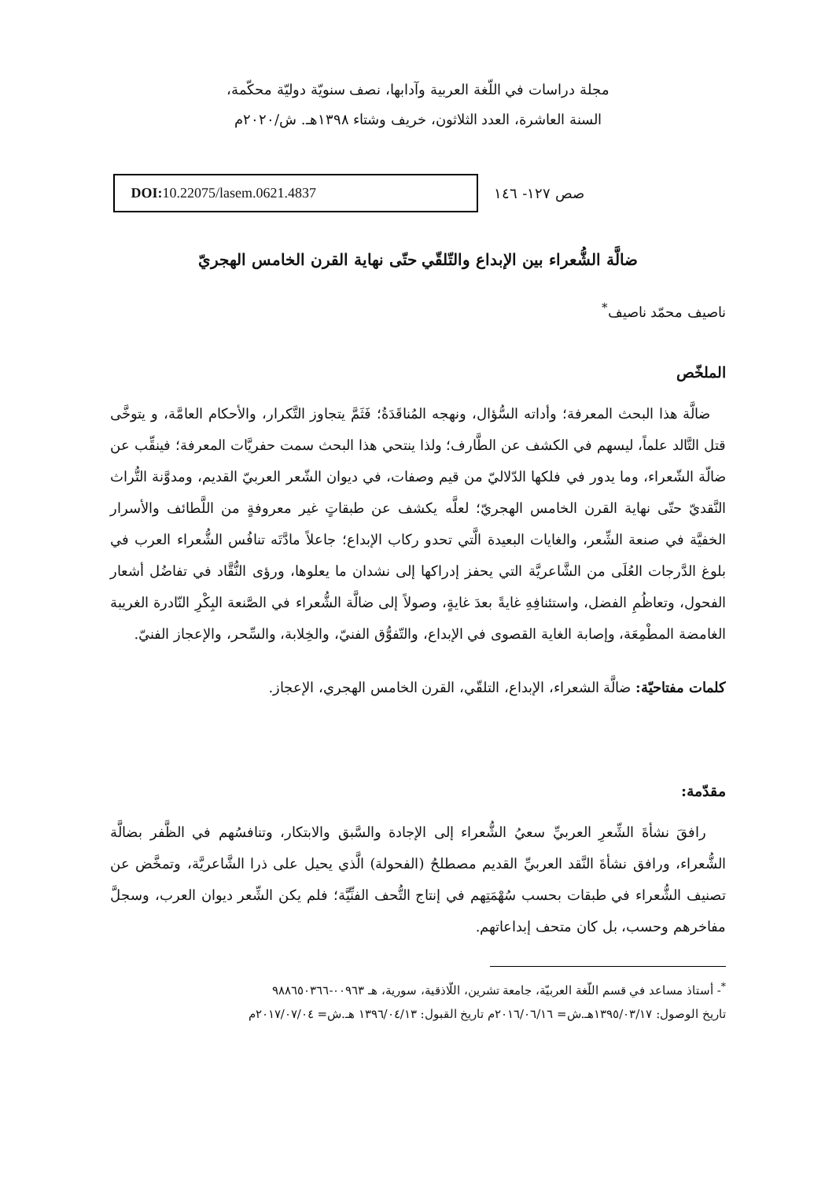مجلة دراسات في اللّغة العربية وآدابها، نصف سنويّة دوليّة محكّمة،
السنة العاشرة، العدد الثلاثون، خريف وشتاء ١٣٩٨هـ. ش/٢٠٢٠م
صص ١٢٧- ١٤٦
DOI: 10.22075/lasem.0621.4837
ضالَّة الشُّعراء بين الإبداع والتّلقّي حتّى نهاية القرن الخامس الهجريّ
ناصيف محمّد ناصيف<sup>*</sup>
الملخّص
ضالَّة هذا البحث المعرفة؛ وأداته السُّؤال، ونهجه المُناقَدَةُ؛ فَثَمَّ يتجاوز التَّكرار، والأحكام العامَّة، و يتوخَّى قتل التَّالد علماً، ليسهم في الكشف عن الطَّارف؛ ولذا ينتحي هذا البحث سمت حفريَّات المعرفة؛ فينقِّب عن ضالّة الشّعراء، وما يدور في فلكها الدّلاليّ من قيم وصفات، في ديوان الشّعر العربيّ القديم، ومدوَّنة التُّراث النَّقديّ حتّى نهاية القرن الخامس الهجريّ؛ لعلَّه يكشف عن طبقاتٍ غير معروفةٍ من اللَّطائف والأسرار الخفيَّة في صنعة الشِّعر، والغايات البعيدة الَّتي تحدو ركاب الإبداع؛ جاعلاً مادَّتَه تنافُس الشُّعراء العرب في بلوغ الدَّرجات العُلَى من الشَّاعريَّة التي يحفز إدراكها إلى نشدان ما يعلوها، ورؤى النُّقَّاد في تفاضُل أشعار الفحول، وتعاظُمِ الفضل، واستئنافِهِ غايةً بعدَ غايةٍ، وصولاً إلى ضالَّة الشُّعراء في الصَّنعة البِكْرِ النّادرة الغريبة الغامضة المطْمِعَة، وإصابة الغاية القصوى في الإبداع، والتّفوُّق الفنيّ، والخِلابة، والسِّحر، والإعجاز الفنيّ.
كلمات مفتاحيّة: ضالَّة الشعراء، الإبداع، التلقّي، القرن الخامس الهجري، الإعجاز.
مقدّمة:
رافقَ نشأةَ الشِّعرِ العربيِّ سعيُ الشُّعراء إلى الإجادة والسَّبق والابتكار، وتنافسُهم في الظَّفر بضالَّة الشُّعراء، ورافق نشأةَ النَّقد العربيِّ القديم مصطلحُ (الفحولة) الَّذي يحيل على ذرا الشَّاعريَّة، وتمخَّض عن تصنيف الشُّعراء في طبقات بحسب سُهْمَتِهم في إنتاج التُّحف الفنِّيَّة؛ فلم يكن الشِّعر ديوان العرب، وسجلَّ مفاخرهم وحسب، بل كان متحف إبداعاتهم.
<sup>*</sup>- أستاذ مساعد في قسم اللّغة العربيّة، جامعة تشرين، اللّاذقية، سورية، هـ ٠٠٩٦٣-٩٨٨٦٥٠٣٦٦
تاريخ الوصول: ١٣٩٥/٠٣/١٧هـ.ش= ٢٠١٦/٠٦/١٦م تاريخ القبول: ١٣٩٦/٠٤/١٣ هـ.ش= ٢٠١٧/٠٧/٠٤م